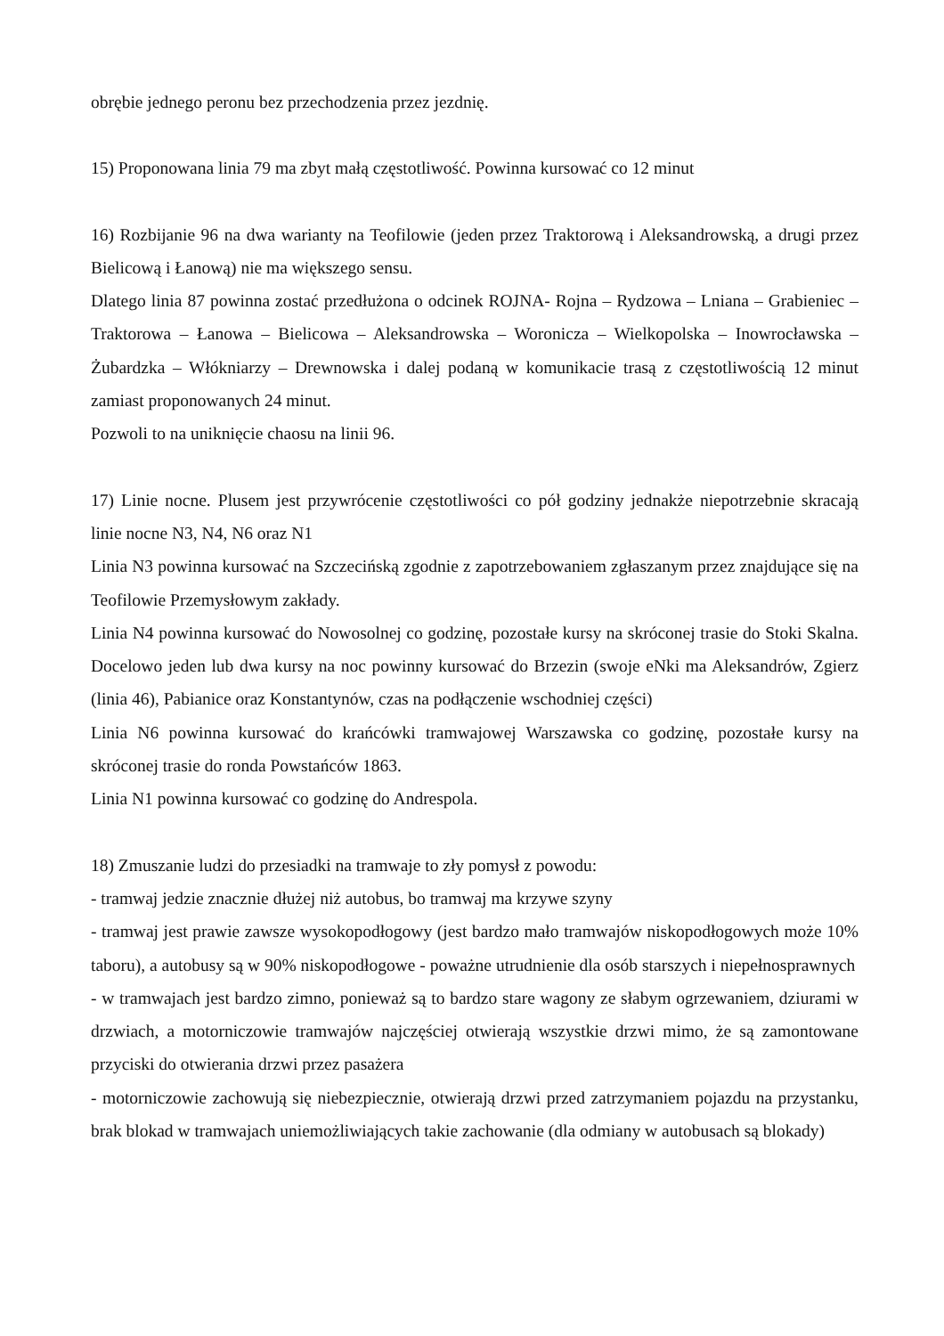obrębie jednego peronu bez przechodzenia przez jezdnię.
15) Proponowana linia 79 ma zbyt małą częstotliwość. Powinna kursować co 12 minut
16) Rozbijanie 96 na dwa warianty na Teofilowie (jeden przez Traktorową i Aleksandrowską, a drugi przez Bielicową i Łanową) nie ma większego sensu.
Dlatego linia 87 powinna zostać przedłużona o odcinek ROJNA- Rojna – Rydzowa – Lniana – Grabieniec – Traktorowa – Łanowa – Bielicowa – Aleksandrowska – Woronicza – Wielkopolska – Inowrocławska – Żubardzka – Włókniarzy – Drewnowska i dalej podaną w komunikacie trasą z częstotliwością 12 minut zamiast proponowanych 24 minut.
Pozwoli to na uniknięcie chaosu na linii 96.
17) Linie nocne. Plusem jest przywrócenie częstotliwości co pół godziny jednakże niepotrzebnie skracają linie nocne N3, N4, N6 oraz N1
Linia N3 powinna kursować na Szczecińską zgodnie z zapotrzebowaniem zgłaszanym przez znajdujące się na Teofilowie Przemysłowym zakłady.
Linia N4 powinna kursować do Nowosolnej co godzinę, pozostałe kursy na skróconej trasie do Stoki Skalna. Docelowo jeden lub dwa kursy na noc powinny kursować do Brzezin (swoje eNki ma Aleksandrów, Zgierz (linia 46), Pabianice oraz Konstantynów, czas na podłączenie wschodniej części)
Linia N6 powinna kursować do krańcówki tramwajowej Warszawska co godzinę, pozostałe kursy na skróconej trasie do ronda Powstańców 1863.
Linia N1 powinna kursować co godzinę do Andrespola.
18) Zmuszanie ludzi do przesiadki na tramwaje to zły pomysł z powodu:
- tramwaj jedzie znacznie dłużej niż autobus, bo tramwaj ma krzywe szyny
- tramwaj jest prawie zawsze wysokopodłogowy (jest bardzo mało tramwajów niskopodłogowych może 10% taboru), a autobusy są w 90% niskopodłogowe - poważne utrudnienie dla osób starszych i niepełnosprawnych
- w tramwajach jest bardzo zimno, ponieważ są to bardzo stare wagony ze słabym ogrzewaniem, dziurami w drzwiach, a motorniczowie tramwajów najczęściej otwierają wszystkie drzwi mimo, że są zamontowane przyciski do otwierania drzwi przez pasażera
- motorniczowie zachowują się niebezpiecznie, otwierają drzwi przed zatrzymaniem pojazdu na przystanku, brak blokad w tramwajach uniemożliwiających takie zachowanie (dla odmiany w autobusach są blokady)